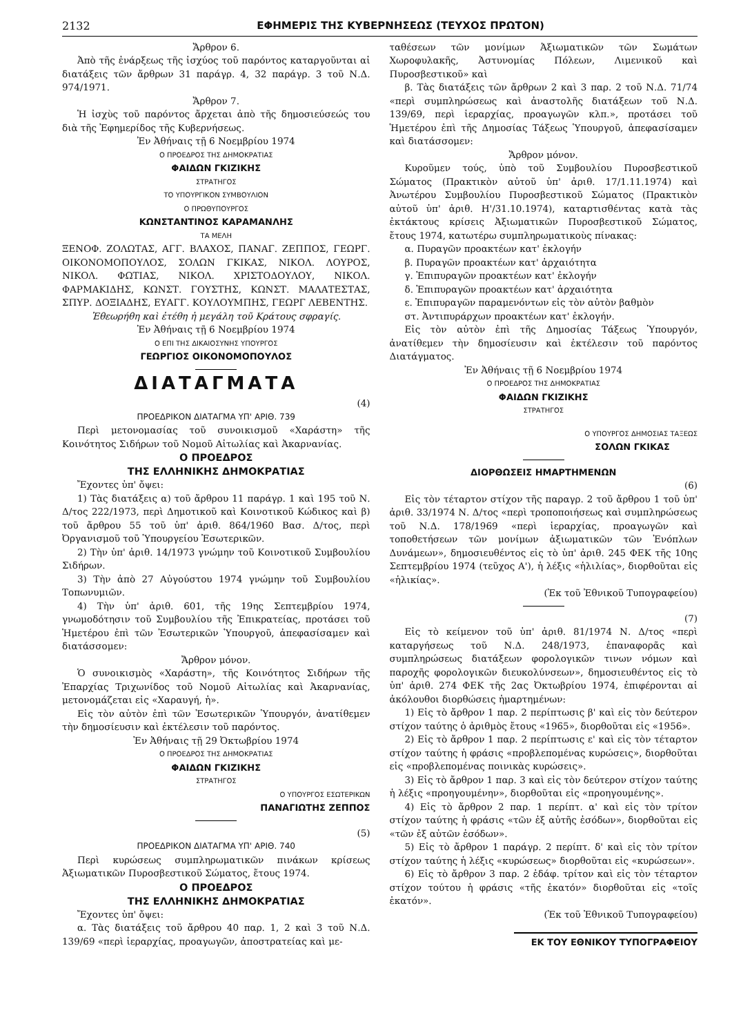2132 ΕΦΗΜΕΡΙΣ ΤΗΣ ΚΥΒΕΡΝΗΣΕΩΣ (ΤΕΥΧΟΣ ΠΡΩΤΟΝ)
Ἄρθρον 6.
Ἀπὸ τῆς ἐνάρξεως τῆς ἰσχύος τοῦ παρόντος καταργοῦνται αἱ διατάξεις τῶν ἄρθρων 31 παράγρ. 4, 32 παράγρ. 3 τοῦ Ν.Δ. 974/1971.
Ἄρθρον 7.
Ἡ ἰσχὺς τοῦ παρόντος ἄρχεται ἀπὸ τῆς δημοσιεύσεώς του διὰ τῆς Ἐφημερίδος τῆς Κυβερνήσεως.
Ἐν Ἀθήναις τῇ 6 Νοεμβρίου 1974
Ο ΠΡΟΕΔΡΟΣ ΤΗΣ ΔΗΜΟΚΡΑΤΙΑΣ
ΦΑΙΔΩΝ ΓΚΙΖΙΚΗΣ
ΣΤΡΑΤΗΓΟΣ
ΤΟ ΥΠΟΥΡΓΙΚΟΝ ΣΥΜΒΟΥΛΙΟΝ
Ο ΠΡΩΘΥΠΟΥΡΓΟΣ
ΚΩΝΣΤΑΝΤΙΝΟΣ ΚΑΡΑΜΑΝΛΗΣ
ΤΑ ΜΕΛΗ
ΞΕΝΟΦ. ΖΟΛΩΤΑΣ, ΑΓΓ. ΒΛΑΧΟΣ, ΠΑΝΑΓ. ΖΕΠΠΟΣ, ΓΕΩΡΓ. ΟΙΚΟΝΟΜΟΠΟΥΛΟΣ, ΣΟΛΩΝ ΓΚΙΚΑΣ, ΝΙΚΟΛ. ΛΟΥΡΟΣ, ΝΙΚΟΛ. ΦΩΤΙΑΣ, ΝΙΚΟΛ. ΧΡΙΣΤΟΔΟΥΛΟΥ, ΝΙΚΟΛ. ΦΑΡΜΑΚΙΔΗΣ, ΚΩΝΣΤ. ΓΟΥΣΤΗΣ, ΚΩΝΣΤ. ΜΑΛΑΤΕΣΤΑΣ, ΣΠΥΡ. ΔΟΞΙΑΔΗΣ, ΕΥΑΓΓ. ΚΟΥΛΟΥΜΠΗΣ, ΓΕΩΡΓ ΛΕΒΕΝΤΗΣ.
Ἐθεωρήθη καὶ ἐτέθη ἡ μεγάλη τοῦ Κράτους σφραγίς.
Ἐν Ἀθήναις τῇ 6 Νοεμβρίου 1974
Ο ΕΠΙ ΤΗΣ ΔΙΚΑΙΟΣΥΝΗΣ ΥΠΟΥΡΓΟΣ
ΓΕΩΡΓΙΟΣ ΟΙΚΟΝΟΜΟΠΟΥΛΟΣ
ΔΙΑΤΑΓΜΑΤΑ
(4)
ΠΡΟΕΔΡΙΚΟΝ ΔΙΑΤΑΓΜΑ ΥΠ' ΑΡΙΘ. 739
Περὶ μετονομασίας τοῦ συνοικισμοῦ «Χαράστη» τῆς Κοινότητος Σιδήρων τοῦ Νομοῦ Αἰτωλίας καὶ Ἀκαρνανίας.
Ο ΠΡΟΕΔΡΟΣ
ΤΗΣ ΕΛΛΗΝΙΚΗΣ ΔΗΜΟΚΡΑΤΙΑΣ
Ἔχοντες ὑπ' ὄψει:
1) Τὰς διατάξεις α) τοῦ ἄρθρου 11 παράγρ. 1 καὶ 195 τοῦ Ν. Δ/τος 222/1973, περὶ Δημοτικοῦ καὶ Κοινοτικοῦ Κώδικος καὶ β) τοῦ ἄρθρου 55 τοῦ ὑπ' ἀριθ. 864/1960 Βασ. Δ/τος, περὶ Ὀργανισμοῦ τοῦ Ὑπουργείου Ἐσωτερικῶν.
2) Τὴν ὑπ' ἀριθ. 14/1973 γνώμην τοῦ Κοινοτικοῦ Συμβουλίου Σιδήρων.
3) Τὴν ἀπὸ 27 Αὐγούστου 1974 γνώμην τοῦ Συμβουλίου Τοπωνυμιῶν.
4) Τὴν ὑπ' ἀριθ. 601, τῆς 19ης Σεπτεμβρίου 1974, γνωμοδότησιν τοῦ Συμβουλίου τῆς Ἐπικρατείας, προτάσει τοῦ Ἡμετέρου ἐπὶ τῶν Ἐσωτερικῶν Ὑπουργοῦ, ἀπεφασίσαμεν καὶ διατάσσομεν:
Ἄρθρον μόνον.
Ὁ συνοικισμὸς «Χαράστη», τῆς Κοινότητος Σιδήρων τῆς Ἐπαρχίας Τριχωνίδος τοῦ Νομοῦ Αἰτωλίας καὶ Ἀκαρνανίας, μετονομάζεται εἰς «Χαραυγή, ἡ».
Εἰς τὸν αὐτὸν ἐπὶ τῶν Ἐσωτερικῶν Ὑπουργόν, ἀνατίθεμεν τὴν δημοσίευσιν καὶ ἐκτέλεσιν τοῦ παρόντος.
Ἐν Ἀθήναις τῇ 29 Ὀκτωβρίου 1974
Ο ΠΡΟΕΔΡΟΣ ΤΗΣ ΔΗΜΟΚΡΑΤΙΑΣ
ΦΑΙΔΩΝ ΓΚΙΖΙΚΗΣ
ΣΤΡΑΤΗΓΟΣ
Ο ΥΠΟΥΡΓΟΣ ΕΣΩΤΕΡΙΚΩΝ
ΠΑΝΑΓΙΩΤΗΣ ΖΕΠΠΟΣ
(5)
ΠΡΟΕΔΡΙΚΟΝ ΔΙΑΤΑΓΜΑ ΥΠ' ΑΡΙΘ. 740
Περὶ κυρώσεως συμπληρωματικῶν πινάκων κρίσεως Ἀξιωματικῶν Πυροσβεστικοῦ Σώματος, ἔτους 1974.
Ο ΠΡΟΕΔΡΟΣ
ΤΗΣ ΕΛΛΗΝΙΚΗΣ ΔΗΜΟΚΡΑΤΙΑΣ
Ἔχοντες ὑπ' ὄψει:
α. Τὰς διατάξεις τοῦ ἄρθρου 40 παρ. 1, 2 καὶ 3 τοῦ Ν.Δ. 139/69 «περὶ ἱεραρχίας, προαγωγῶν, ἀποστρατείας καὶ με-
ταθέσεων τῶν μονίμων Ἀξιωματικῶν τῶν Σωμάτων Χωροφυλακῆς, Ἀστυνομίας Πόλεων, Λιμενικοῦ καὶ Πυροσβεστικοῦ» καὶ
β. Τὰς διατάξεις τῶν ἄρθρων 2 καὶ 3 παρ. 2 τοῦ Ν.Δ. 71/74 «περὶ συμπληρώσεως καὶ ἀναστολῆς διατάξεων τοῦ Ν.Δ. 139/69, περὶ ἱεραρχίας, προαγωγῶν κλπ.», προτάσει τοῦ Ἡμετέρου ἐπὶ τῆς Δημοσίας Τάξεως Ὑπουργοῦ, ἀπεφασίσαμεν καὶ διατάσσομεν:
Ἄρθρον μόνον.
Κυροῦμεν τούς, ὑπὸ τοῦ Συμβουλίου Πυροσβεστικοῦ Σώματος (Πρακτικὸν αὐτοῦ ὑπ' ἀριθ. 17/1.11.1974) καὶ Ἀνωτέρου Συμβουλίου Πυροσβεστικοῦ Σώματος (Πρακτικὸν αὐτοῦ ὑπ' ἀριθ. Η'/31.10.1974), καταρτισθέντας κατὰ τὰς ἐκτάκτους κρίσεις Ἀξιωματικῶν Πυροσβεστικοῦ Σώματος, ἔτους 1974, κατωτέρω συμπληρωματικοὺς πίνακας:
α. Πυραγῶν προακτέων κατ' ἐκλογήν
β. Πυραγῶν προακτέων κατ' ἀρχαιότητα
γ. Ἐπιπυραγῶν προακτέων κατ' ἐκλογήν
δ. Ἐπιπυραγῶν προακτέων κατ' ἀρχαιότητα
ε. Ἐπιπυραγῶν παραμενόντων εἰς τὸν αὐτὸν βαθμὸν
στ. Ἀντιπυράρχων προακτέων κατ' ἐκλογήν.
Εἰς τὸν αὐτὸν ἐπὶ τῆς Δημοσίας Τάξεως Ὑπουργόν, ἀνατίθεμεν τὴν δημοσίευσιν καὶ ἐκτέλεσιν τοῦ παρόντος Διατάγματος.
Ἐν Ἀθήναις τῇ 6 Νοεμβρίου 1974
Ο ΠΡΟΕΔΡΟΣ ΤΗΣ ΔΗΜΟΚΡΑΤΙΑΣ
ΦΑΙΔΩΝ ΓΚΙΖΙΚΗΣ
ΣΤΡΑΤΗΓΟΣ
Ο ΥΠΟΥΡΓΟΣ ΔΗΜΟΣΙΑΣ ΤΑΞΕΩΣ
ΣΟΛΩΝ ΓΚΙΚΑΣ
ΔΙΟΡΘΩΣΕΙΣ ΗΜΑΡΤΗΜΕΝΩΝ
(6)
Εἰς τὸν τέταρτον στίχον τῆς παραγρ. 2 τοῦ ἄρθρου 1 τοῦ ὑπ' ἀριθ. 33/1974 Ν. Δ/τος «περὶ τροποποιήσεως καὶ συμπληρώσεως τοῦ Ν.Δ. 178/1969 «περὶ ἱεραρχίας, προαγωγῶν καὶ τοποθετήσεων τῶν μονίμων ἀξιωματικῶν τῶν Ἐνόπλων Δυνάμεων», δημοσιευθέντος εἰς τὸ ὑπ' ἀριθ. 245 ΦΕΚ τῆς 10ης Σεπτεμβρίου 1974 (τεῦχος Α'), ἡ λέξις «ἡλιλίας», διορθοῦται εἰς «ἡλικίας».
(Ἐκ τοῦ Ἐθνικοῦ Τυπογραφείου)
(7)
Εἰς τὸ κείμενον τοῦ ὑπ' ἀριθ. 81/1974 Ν. Δ/τος «περὶ καταργήσεως τοῦ Ν.Δ. 248/1973, ἐπαναφορᾶς καὶ συμπληρώσεως διατάξεων φορολογικῶν τινων νόμων καὶ παροχῆς φορολογικῶν διευκολύνσεων», δημοσιευθέντος εἰς τὸ ὑπ' ἀριθ. 274 ΦΕΚ τῆς 2ας Ὀκτωβρίου 1974, ἐπιφέρονται αἱ ἀκόλουθοι διορθώσεις ἡμαρτημένων:
1) Εἰς τὸ ἄρθρον 1 παρ. 2 περίπτωσις β' καὶ εἰς τὸν δεύτερον στίχον ταύτης ὁ ἀριθμὸς ἔτους «1965», διορθοῦται εἰς «1956».
2) Εἰς τὸ ἄρθρον 1 παρ. 2 περίπτωσις ε' καὶ εἰς τὸν τέταρτον στίχον ταύτης ἡ φράσις «προβλεπομένας κυρώσεις», διορθοῦται εἰς «προβλεπομένας ποινικὰς κυρώσεις».
3) Εἰς τὸ ἄρθρον 1 παρ. 3 καὶ εἰς τὸν δεύτερον στίχον ταύτης ἡ λέξις «προηγουμένην», διορθοῦται εἰς «προηγουμένης».
4) Εἰς τὸ ἄρθρον 2 παρ. 1 περίπτ. α' καὶ εἰς τὸν τρίτον στίχον ταύτης ἡ φράσις «τῶν ἐξ αὐτῆς ἐσόδων», διορθοῦται εἰς «τῶν ἐξ αὐτῶν ἐσόδων».
5) Εἰς τὸ ἄρθρον 1 παράγρ. 2 περίπτ. δ' καὶ εἰς τὸν τρίτον στίχον ταύτης ἡ λέξις «κυρώσεως» διορθοῦται εἰς «κυρώσεων».
6) Εἰς τὸ ἄρθρον 3 παρ. 2 ἐδάφ. τρίτον καὶ εἰς τὸν τέταρτον στίχον τούτου ἡ φράσις «τῆς ἑκατόν» διορθοῦται εἰς «τοῖς ἑκατόν».
(Ἐκ τοῦ Ἐθνικοῦ Τυπογραφείου)
ΕΚ ΤΟΥ ΕΘΝΙΚΟΥ ΤΥΠΟΓΡΑΦΕΙΟΥ